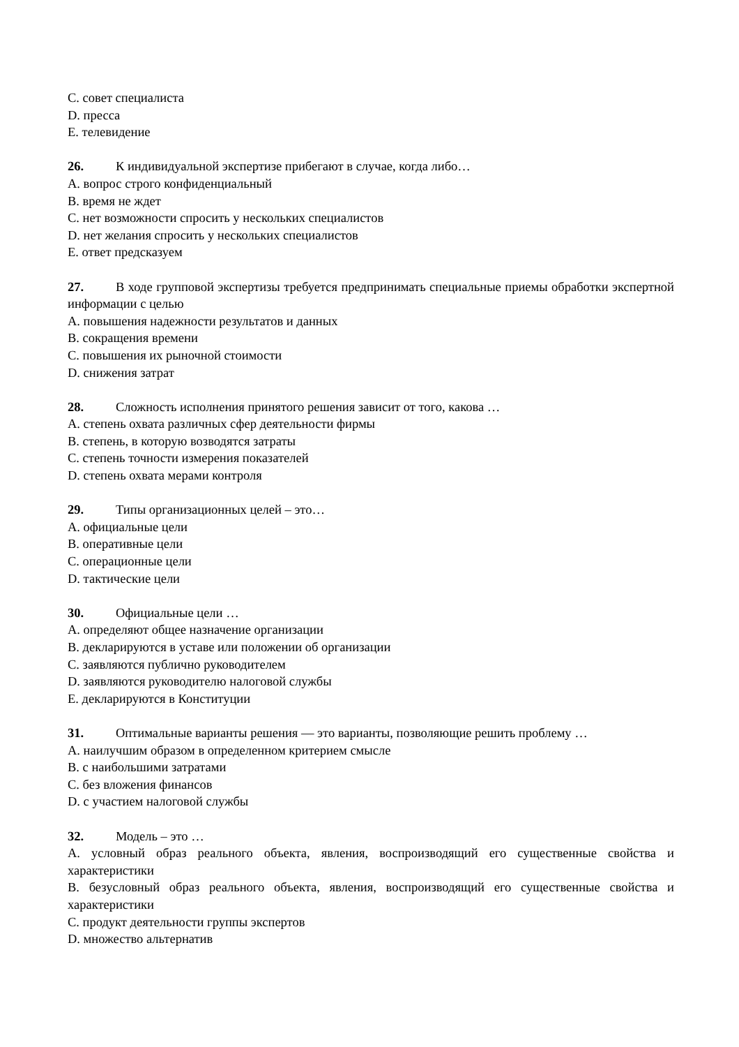C. совет специалиста
D. пресса
E. телевидение
26. К индивидуальной экспертизе прибегают в случае, когда либо…
A. вопрос строго конфиденциальный
B. время не ждет
C. нет возможности спросить у нескольких специалистов
D. нет желания спросить у нескольких специалистов
E. ответ предсказуем
27. В ходе групповой экспертизы требуется предпринимать специальные приемы обработки экспертной информации с целью
A. повышения надежности результатов и данных
B. сокращения времени
C. повышения их рыночной стоимости
D. снижения затрат
28. Сложность исполнения принятого решения зависит от того, какова …
A. степень охвата различных сфер деятельности фирмы
B. степень, в которую возводятся затраты
C. степень точности измерения показателей
D. степень охвата мерами контроля
29. Типы организационных целей – это…
A. официальные цели
B. оперативные цели
C. операционные цели
D. тактические цели
30. Официальные цели …
A. определяют общее назначение организации
B. декларируются в уставе или положении об организации
C. заявляются публично руководителем
D. заявляются руководителю налоговой службы
E. декларируются в Конституции
31. Оптимальные варианты решения — это варианты, позволяющие решить проблему …
A. наилучшим образом в определенном критерием смысле
B. с наибольшими затратами
C. без вложения финансов
D. с участием налоговой службы
32. Модель – это …
A. условный образ реального объекта, явления, воспроизводящий его существенные свойства и характеристики
B. безусловный образ реального объекта, явления, воспроизводящий его существенные свойства и характеристики
C. продукт деятельности группы экспертов
D. множество альтернатив